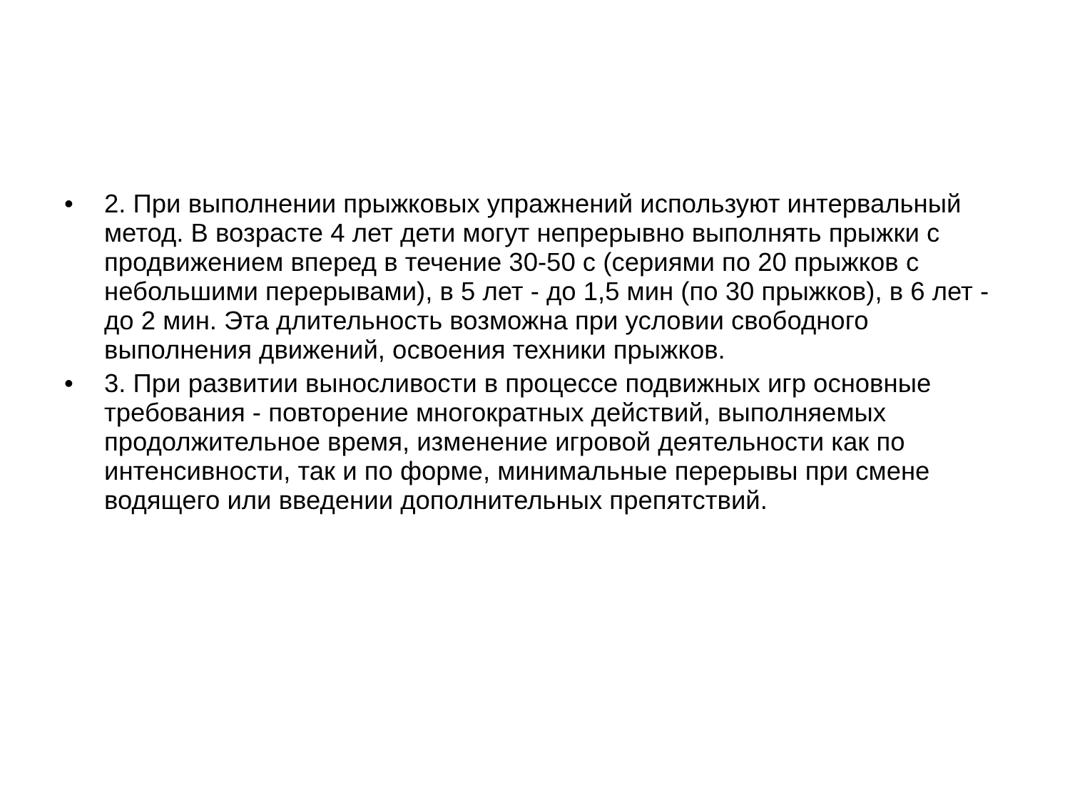• 2. При выполнении прыжковых упражнений используют интервальный метод. В возрасте 4 лет дети могут непрерывно выполнять прыжки с продвижением вперед в течение 30-50 с (сериями по 20 прыжков с небольшими перерывами), в 5 лет - до 1,5 мин (по 30 прыжков), в 6 лет - до 2 мин. Эта длительность возможна при условии свободного выполнения движений, освоения техники прыжков.
• 3. При развитии выносливости в процессе подвижных игр основные требования - повторение многократных действий, выполняемых продолжительное время, изменение игровой деятельности как по интенсивности, так и по форме, минимальные перерывы при смене водящего или введении дополнительных препятствий.